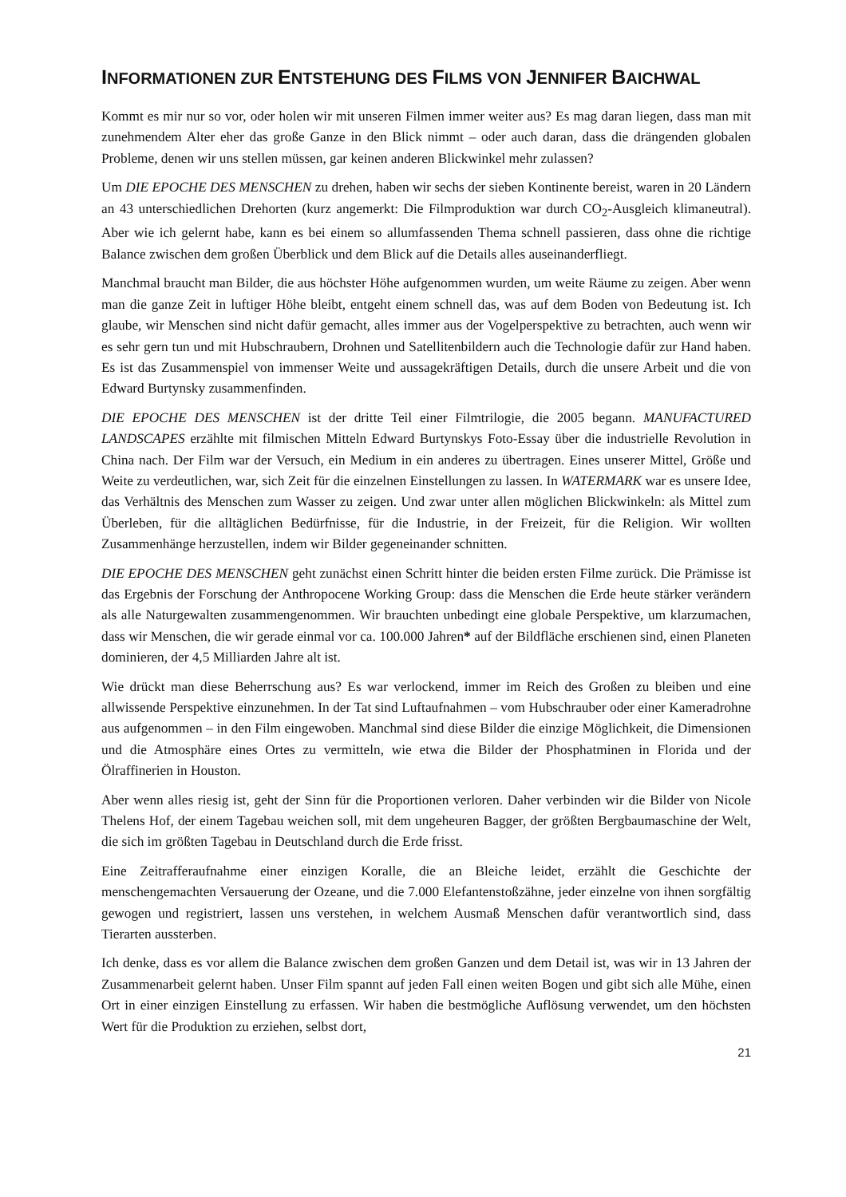INFORMATIONEN ZUR ENTSTEHUNG DES FILMS VON JENNIFER BAICHWAL
Kommt es mir nur so vor, oder holen wir mit unseren Filmen immer weiter aus? Es mag daran liegen, dass man mit zunehmendem Alter eher das große Ganze in den Blick nimmt – oder auch daran, dass die drängenden globalen Probleme, denen wir uns stellen müssen, gar keinen anderen Blickwinkel mehr zulassen?
Um DIE EPOCHE DES MENSCHEN zu drehen, haben wir sechs der sieben Kontinente bereist, waren in 20 Ländern an 43 unterschiedlichen Drehorten (kurz angemerkt: Die Filmproduktion war durch CO<sub>2</sub>-Ausgleich klimaneutral). Aber wie ich gelernt habe, kann es bei einem so allumfassenden Thema schnell passieren, dass ohne die richtige Balance zwischen dem großen Überblick und dem Blick auf die Details alles auseinanderfliegt.
Manchmal braucht man Bilder, die aus höchster Höhe aufgenommen wurden, um weite Räume zu zeigen. Aber wenn man die ganze Zeit in luftiger Höhe bleibt, entgeht einem schnell das, was auf dem Boden von Bedeutung ist. Ich glaube, wir Menschen sind nicht dafür gemacht, alles immer aus der Vogelperspektive zu betrachten, auch wenn wir es sehr gern tun und mit Hubschraubern, Drohnen und Satellitenbildern auch die Technologie dafür zur Hand haben. Es ist das Zusammenspiel von immenser Weite und aussagekräftigen Details, durch die unsere Arbeit und die von Edward Burtynsky zusammenfinden.
DIE EPOCHE DES MENSCHEN ist der dritte Teil einer Filmtrilogie, die 2005 begann. MANUFACTURED LANDSCAPES erzählte mit filmischen Mitteln Edward Burtynskys Foto-Essay über die industrielle Revolution in China nach. Der Film war der Versuch, ein Medium in ein anderes zu übertragen. Eines unserer Mittel, Größe und Weite zu verdeutlichen, war, sich Zeit für die einzelnen Einstellungen zu lassen. In WATERMARK war es unsere Idee, das Verhältnis des Menschen zum Wasser zu zeigen. Und zwar unter allen möglichen Blickwinkeln: als Mittel zum Überleben, für die alltäglichen Bedürfnisse, für die Industrie, in der Freizeit, für die Religion. Wir wollten Zusammenhänge herzustellen, indem wir Bilder gegeneinander schnitten.
DIE EPOCHE DES MENSCHEN geht zunächst einen Schritt hinter die beiden ersten Filme zurück. Die Prämisse ist das Ergebnis der Forschung der Anthropocene Working Group: dass die Menschen die Erde heute stärker verändern als alle Naturgewalten zusammengenommen. Wir brauchten unbedingt eine globale Perspektive, um klarzumachen, dass wir Menschen, die wir gerade einmal vor ca. 100.000 Jahren* auf der Bildfläche erschienen sind, einen Planeten dominieren, der 4,5 Milliarden Jahre alt ist.
Wie drückt man diese Beherrschung aus? Es war verlockend, immer im Reich des Großen zu bleiben und eine allwissende Perspektive einzunehmen. In der Tat sind Luftaufnahmen – vom Hubschrauber oder einer Kameradrohne aus aufgenommen – in den Film eingewoben. Manchmal sind diese Bilder die einzige Möglichkeit, die Dimensionen und die Atmosphäre eines Ortes zu vermitteln, wie etwa die Bilder der Phosphatminen in Florida und der Ölraffinerien in Houston.
Aber wenn alles riesig ist, geht der Sinn für die Proportionen verloren. Daher verbinden wir die Bilder von Nicole Thelens Hof, der einem Tagebau weichen soll, mit dem ungeheuren Bagger, der größten Bergbaumaschine der Welt, die sich im größten Tagebau in Deutschland durch die Erde frisst.
Eine Zeitrafferaufnahme einer einzigen Koralle, die an Bleiche leidet, erzählt die Geschichte der menschengemachten Versauerung der Ozeane, und die 7.000 Elefantenstoßzähne, jeder einzelne von ihnen sorgfältig gewogen und registriert, lassen uns verstehen, in welchem Ausmaß Menschen dafür verantwortlich sind, dass Tierarten aussterben.
Ich denke, dass es vor allem die Balance zwischen dem großen Ganzen und dem Detail ist, was wir in 13 Jahren der Zusammenarbeit gelernt haben. Unser Film spannt auf jeden Fall einen weiten Bogen und gibt sich alle Mühe, einen Ort in einer einzigen Einstellung zu erfassen. Wir haben die bestmögliche Auflösung verwendet, um den höchsten Wert für die Produktion zu erziehen, selbst dort,
21